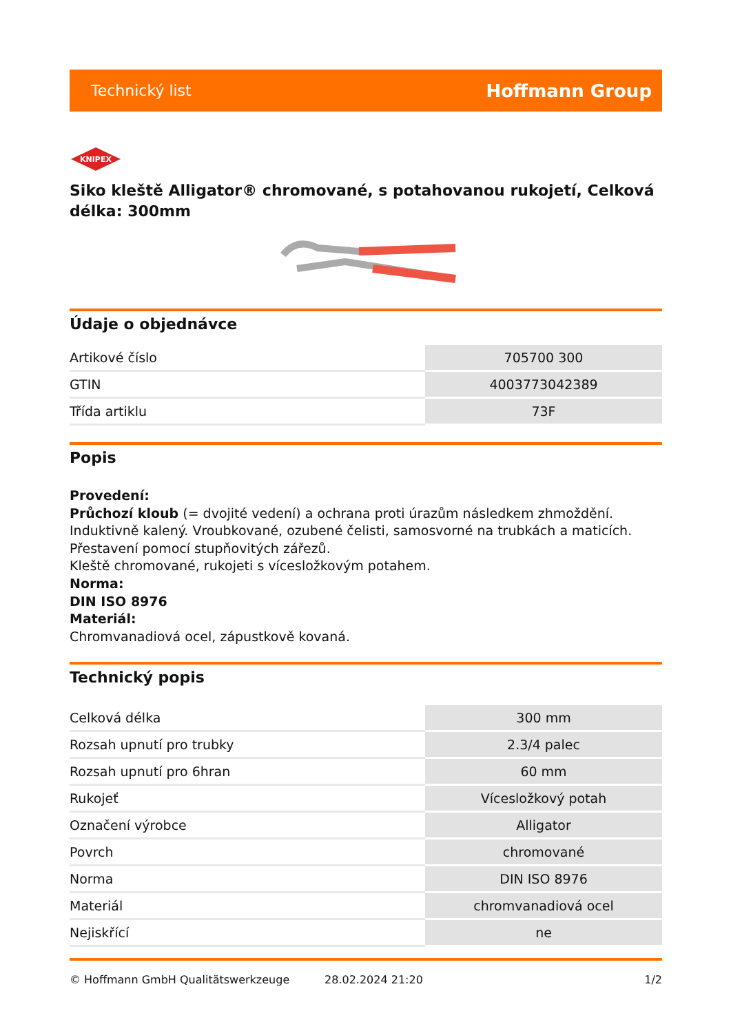Technický list Hoffmann Group
KNIPEX
Siko kleště Alligator® chromované, s potahovanou rukojetí, Celková délka: 300mm
Údaje o objednávce
| Artikové číslo | 705700 300 |
| GTIN | 4003773042389 |
| Třída artiklu | 73F |
Popis
Provedení:
Průchozí kloub (= dvojité vedení) a ochrana proti úrazům následkem zhmoždění. Induktivně kalený. Vroubkované, ozubené čelisti, samosvorné na trubkách a maticích. Přestavení pomocí stupňovitých zářezů.
Kleště chromované, rukojeti s vícesložkovým potahem.
Norma:
DIN ISO 8976
Materiál:
Chromvanadiová ocel, zápustkově kovaná.
Technický popis
| Celková délka | 300 mm |
| Rozsah upnutí pro trubky | 2.3/4 palec |
| Rozsah upnutí pro 6hran | 60 mm |
| Rukojeť | Vícesložkový potah |
| Označení výrobce | Alligator |
| Povrch | chromované |
| Norma | DIN ISO 8976 |
| Materiál | chromvanadiová ocel |
| Nejiskřící | ne |
© Hoffmann GmbH Qualitätswerkzeuge 28.02.2024 21:20 1/2